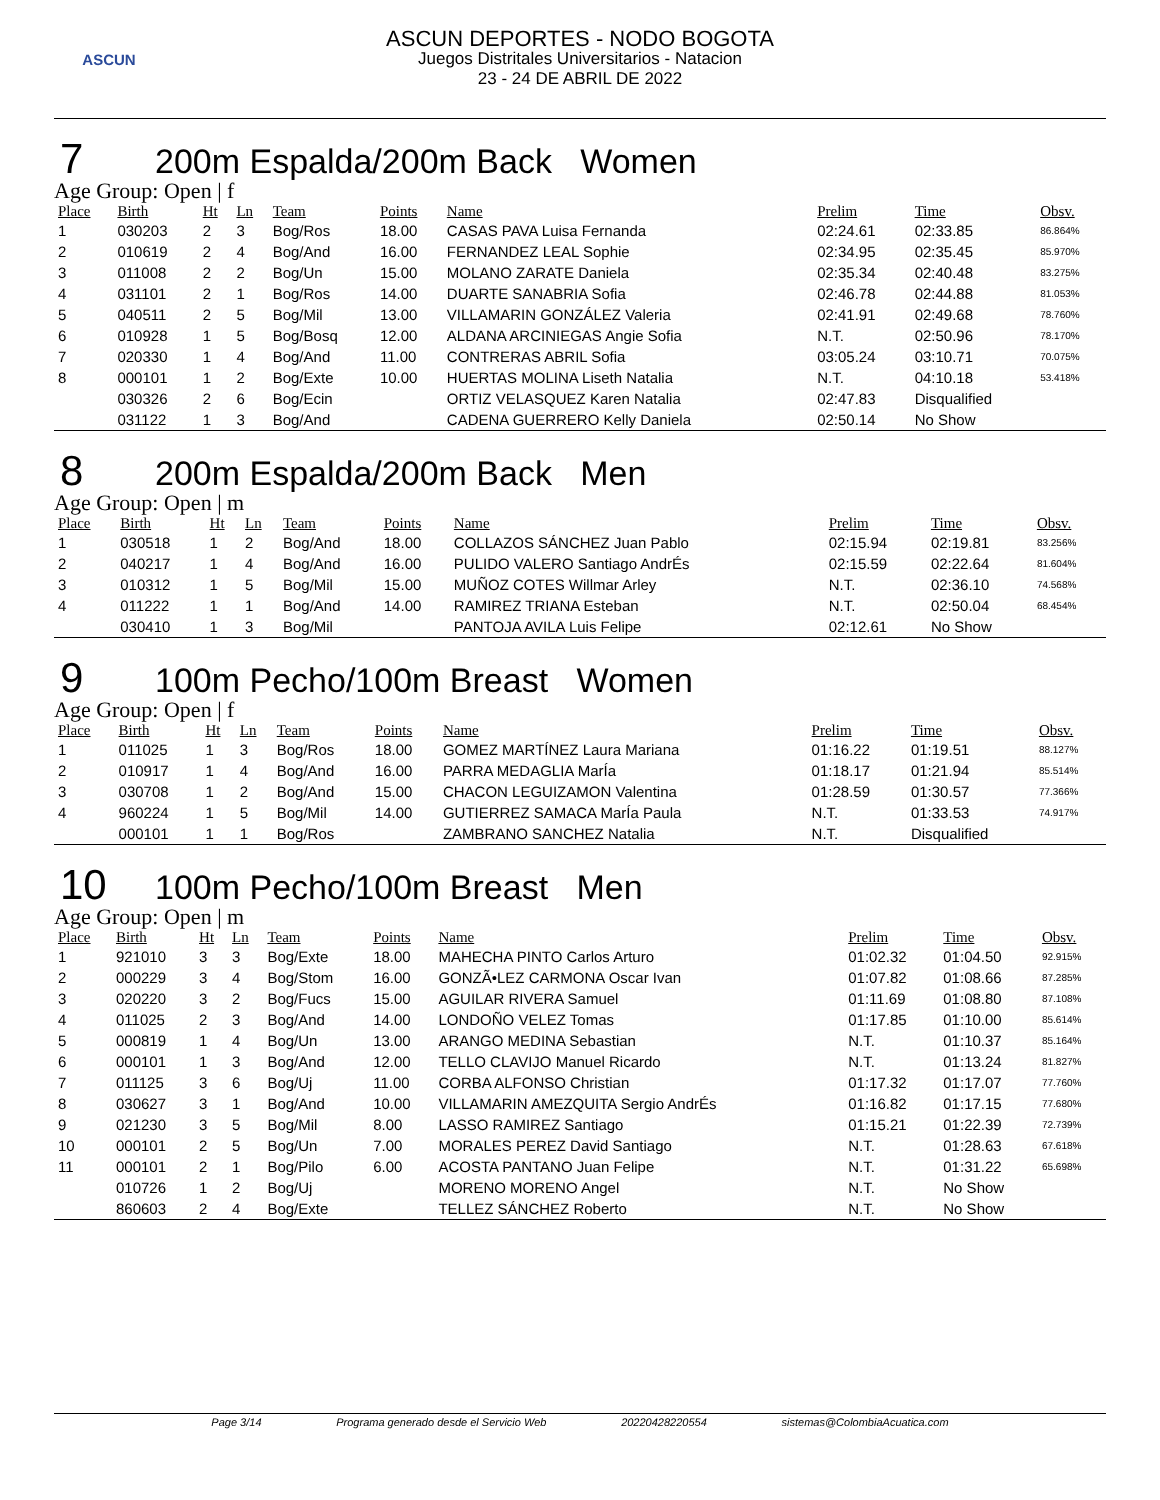ASCUN
ASCUN DEPORTES - NODO BOGOTA
Juegos Distritales Universitarios - Natacion
23 - 24 DE ABRIL DE 2022
7 200m Espalda/200m Back Women
Age Group: Open | f
| Place | Birth | Ht | Ln | Team | Points | Name | Prelim | Time | Obsv. |
| --- | --- | --- | --- | --- | --- | --- | --- | --- | --- |
| 1 | 030203 | 2 | 3 | Bog/Ros | 18.00 | CASAS PAVA Luisa Fernanda | 02:24.61 | 02:33.85 | 86.864% |
| 2 | 010619 | 2 | 4 | Bog/And | 16.00 | FERNANDEZ LEAL Sophie | 02:34.95 | 02:35.45 | 85.970% |
| 3 | 011008 | 2 | 2 | Bog/Un | 15.00 | MOLANO ZARATE Daniela | 02:35.34 | 02:40.48 | 83.275% |
| 4 | 031101 | 2 | 1 | Bog/Ros | 14.00 | DUARTE SANABRIA Sofia | 02:46.78 | 02:44.88 | 81.053% |
| 5 | 040511 | 2 | 5 | Bog/Mil | 13.00 | VILLAMARIN GONZÁLEZ Valeria | 02:41.91 | 02:49.68 | 78.760% |
| 6 | 010928 | 1 | 5 | Bog/Bosq | 12.00 | ALDANA ARCINIEGAS Angie Sofia | N.T. | 02:50.96 | 78.170% |
| 7 | 020330 | 1 | 4 | Bog/And | 11.00 | CONTRERAS ABRIL Sofia | 03:05.24 | 03:10.71 | 70.075% |
| 8 | 000101 | 1 | 2 | Bog/Exte | 10.00 | HUERTAS MOLINA Liseth Natalia | N.T. | 04:10.18 | 53.418% |
| | 030326 | 2 | 6 | Bog/Ecin | | ORTIZ VELASQUEZ Karen Natalia | 02:47.83 | Disqualified | |
| | 031122 | 1 | 3 | Bog/And | | CADENA GUERRERO Kelly Daniela | 02:50.14 | No Show | |
8 200m Espalda/200m Back Men
Age Group: Open | m
| Place | Birth | Ht | Ln | Team | Points | Name | Prelim | Time | Obsv. |
| --- | --- | --- | --- | --- | --- | --- | --- | --- | --- |
| 1 | 030518 | 1 | 2 | Bog/And | 18.00 | COLLAZOS SÁNCHEZ Juan Pablo | 02:15.94 | 02:19.81 | 83.256% |
| 2 | 040217 | 1 | 4 | Bog/And | 16.00 | PULIDO VALERO Santiago AndrÉs | 02:15.59 | 02:22.64 | 81.604% |
| 3 | 010312 | 1 | 5 | Bog/Mil | 15.00 | MUÑOZ COTES Willmar Arley | N.T. | 02:36.10 | 74.568% |
| 4 | 011222 | 1 | 1 | Bog/And | 14.00 | RAMIREZ TRIANA Esteban | N.T. | 02:50.04 | 68.454% |
| | 030410 | 1 | 3 | Bog/Mil | | PANTOJA AVILA Luis Felipe | 02:12.61 | No Show | |
9 100m Pecho/100m Breast Women
Age Group: Open | f
| Place | Birth | Ht | Ln | Team | Points | Name | Prelim | Time | Obsv. |
| --- | --- | --- | --- | --- | --- | --- | --- | --- | --- |
| 1 | 011025 | 1 | 3 | Bog/Ros | 18.00 | GOMEZ MARTÍNEZ Laura Mariana | 01:16.22 | 01:19.51 | 88.127% |
| 2 | 010917 | 1 | 4 | Bog/And | 16.00 | PARRA MEDAGLIA MarÍa | 01:18.17 | 01:21.94 | 85.514% |
| 3 | 030708 | 1 | 2 | Bog/And | 15.00 | CHACON LEGUIZAMON Valentina | 01:28.59 | 01:30.57 | 77.366% |
| 4 | 960224 | 1 | 5 | Bog/Mil | 14.00 | GUTIERREZ SAMACA MarÍa Paula | N.T. | 01:33.53 | 74.917% |
| | 000101 | 1 | 1 | Bog/Ros | | ZAMBRANO SANCHEZ Natalia | N.T. | Disqualified | |
10 100m Pecho/100m Breast Men
Age Group: Open | m
| Place | Birth | Ht | Ln | Team | Points | Name | Prelim | Time | Obsv. |
| --- | --- | --- | --- | --- | --- | --- | --- | --- | --- |
| 1 | 921010 | 3 | 3 | Bog/Exte | 18.00 | MAHECHA PINTO Carlos Arturo | 01:02.32 | 01:04.50 | 92.915% |
| 2 | 000229 | 3 | 4 | Bog/Stom | 16.00 | GONZÃ•LEZ CARMONA Oscar Ivan | 01:07.82 | 01:08.66 | 87.285% |
| 3 | 020220 | 3 | 2 | Bog/Fucs | 15.00 | AGUILAR RIVERA Samuel | 01:11.69 | 01:08.80 | 87.108% |
| 4 | 011025 | 2 | 3 | Bog/And | 14.00 | LONDOÑO VELEZ Tomas | 01:17.85 | 01:10.00 | 85.614% |
| 5 | 000819 | 1 | 4 | Bog/Un | 13.00 | ARANGO MEDINA Sebastian | N.T. | 01:10.37 | 85.164% |
| 6 | 000101 | 1 | 3 | Bog/And | 12.00 | TELLO CLAVIJO Manuel Ricardo | N.T. | 01:13.24 | 81.827% |
| 7 | 011125 | 3 | 6 | Bog/Uj | 11.00 | CORBA ALFONSO Christian | 01:17.32 | 01:17.07 | 77.760% |
| 8 | 030627 | 3 | 1 | Bog/And | 10.00 | VILLAMARIN AMEZQUITA Sergio AndrÉs | 01:16.82 | 01:17.15 | 77.680% |
| 9 | 021230 | 3 | 5 | Bog/Mil | 8.00 | LASSO RAMIREZ Santiago | 01:15.21 | 01:22.39 | 72.739% |
| 10 | 000101 | 2 | 5 | Bog/Un | 7.00 | MORALES PEREZ David Santiago | N.T. | 01:28.63 | 67.618% |
| 11 | 000101 | 2 | 1 | Bog/Pilo | 6.00 | ACOSTA PANTANO Juan Felipe | N.T. | 01:31.22 | 65.698% |
| | 010726 | 1 | 2 | Bog/Uj | | MORENO MORENO Angel | N.T. | No Show | |
| | 860603 | 2 | 4 | Bog/Exte | | TELLEZ SÁNCHEZ Roberto | N.T. | No Show | |
Page 3/14 Programa generado desde el Servicio Web 20220428220554 sistemas@ColombiaAcuatica.com